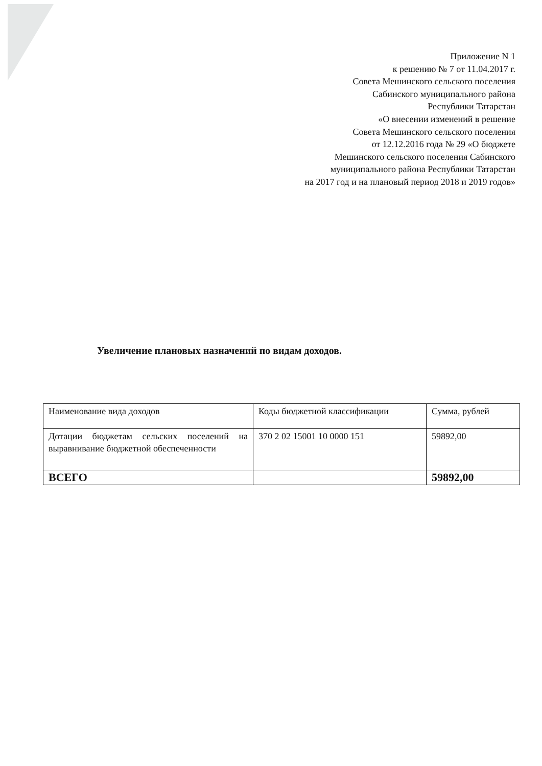Приложение N 1
к решению № 7 от 11.04.2017 г.
Совета Мешинского сельского поселения
Сабинского муниципального района
Республики Татарстан
«О внесении изменений в решение
Совета Мешинского сельского поселения
от 12.12.2016 года № 29 «О бюджете
Мешинского сельского поселения Сабинского
муниципального района Республики Татарстан
на 2017 год и на плановый период 2018 и 2019 годов»
Увеличение плановых назначений по видам доходов.
| Наименование вида доходов | Коды бюджетной классификации | Сумма, рублей |
| Дотации бюджетам сельских поселений на выравнивание бюджетной обеспеченности | 370 2 02 15001 10 0000 151 | 59892,00 |
| ВСЕГО | | 59892,00 |